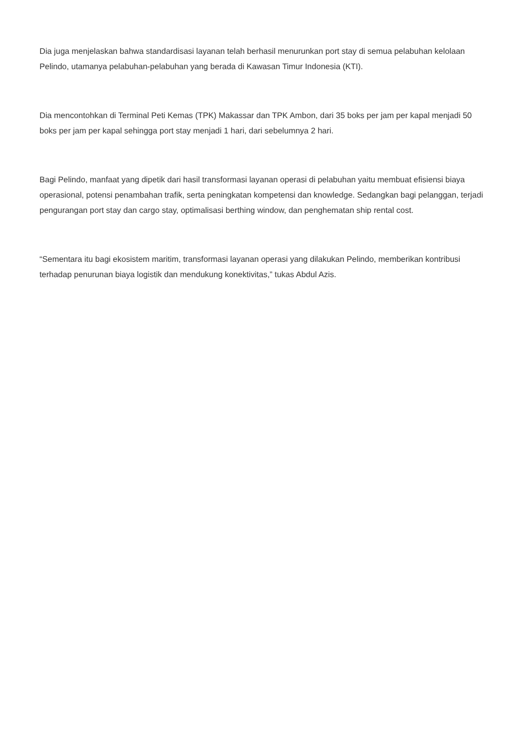Dia juga menjelaskan bahwa standardisasi layanan telah berhasil menurunkan port stay di semua pelabuhan kelolaan Pelindo, utamanya pelabuhan-pelabuhan yang berada di Kawasan Timur Indonesia (KTI).
Dia mencontohkan di Terminal Peti Kemas (TPK) Makassar dan TPK Ambon, dari 35 boks per jam per kapal menjadi 50 boks per jam per kapal sehingga port stay menjadi 1 hari, dari sebelumnya 2 hari.
Bagi Pelindo, manfaat yang dipetik dari hasil transformasi layanan operasi di pelabuhan yaitu membuat efisiensi biaya operasional, potensi penambahan trafik, serta peningkatan kompetensi dan knowledge. Sedangkan bagi pelanggan, terjadi pengurangan port stay dan cargo stay, optimalisasi berthing window, dan penghematan ship rental cost.
“Sementara itu bagi ekosistem maritim, transformasi layanan operasi yang dilakukan Pelindo, memberikan kontribusi terhadap penurunan biaya logistik dan mendukung konektivitas,” tukas Abdul Azis.